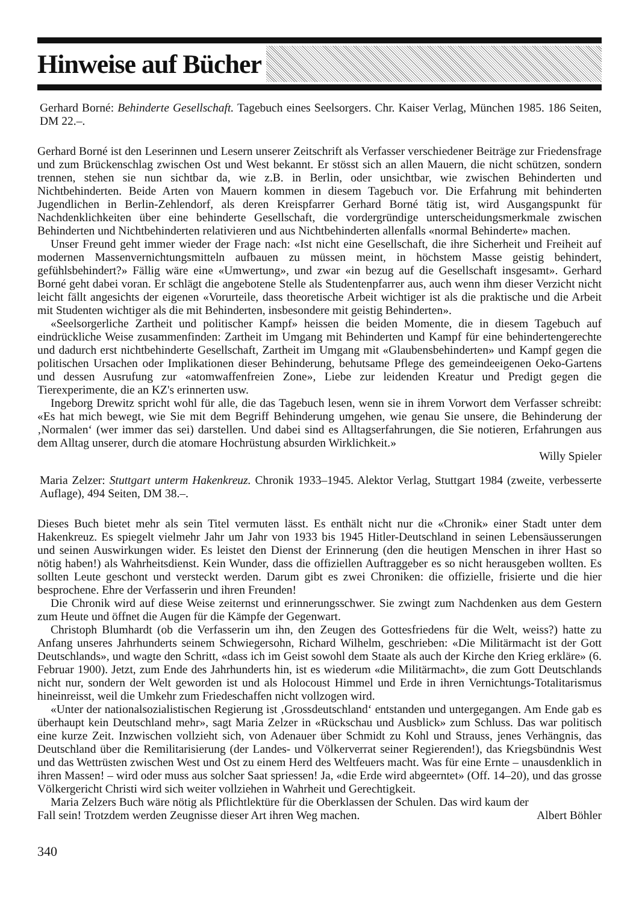Hinweise auf Bücher
Gerhard Borné: Behinderte Gesellschaft. Tagebuch eines Seelsorgers. Chr. Kaiser Verlag, München 1985. 186 Seiten, DM 22.–.
Gerhard Borné ist den Leserinnen und Lesern unserer Zeitschrift als Verfasser verschiedener Beiträge zur Friedensfrage und zum Brückenschlag zwischen Ost und West bekannt. Er stösst sich an allen Mauern, die nicht schützen, sondern trennen, stehen sie nun sichtbar da, wie z.B. in Berlin, oder unsichtbar, wie zwischen Behinderten und Nichtbehinderten. Beide Arten von Mauern kommen in diesem Tagebuch vor. Die Erfahrung mit behinderten Jugendlichen in Berlin-Zehlendorf, als deren Kreispfarrer Gerhard Borné tätig ist, wird Ausgangspunkt für Nachdenklichkeiten über eine behinderte Gesellschaft, die vordergründige unterscheidungsmerkmale zwischen Behinderten und Nichtbehinderten relativieren und aus Nichtbehinderten allenfalls «normal Behinderte» machen.
Unser Freund geht immer wieder der Frage nach: «Ist nicht eine Gesellschaft, die ihre Sicherheit und Freiheit auf modernen Massenvernichtungsmitteln aufbauen zu müssen meint, in höchstem Masse geistig behindert, gefühlsbehindert?» Fällig wäre eine «Umwertung», und zwar «in bezug auf die Gesellschaft insgesamt». Gerhard Borné geht dabei voran. Er schlägt die angebotene Stelle als Studentenpfarrer aus, auch wenn ihm dieser Verzicht nicht leicht fällt angesichts der eigenen «Vorurteile, dass theoretische Arbeit wichtiger ist als die praktische und die Arbeit mit Studenten wichtiger als die mit Behinderten, insbesondere mit geistig Behinderten».
«Seelsorgerliche Zartheit und politischer Kampf» heissen die beiden Momente, die in diesem Tagebuch auf eindrückliche Weise zusammenfinden: Zartheit im Umgang mit Behinderten und Kampf für eine behindertengerechte und dadurch erst nichtbehinderte Gesellschaft, Zartheit im Umgang mit «Glaubensbehinderten» und Kampf gegen die politischen Ursachen oder Implikationen dieser Behinderung, behutsame Pflege des gemeindeeigenen Oeko-Gartens und dessen Ausrufung zur «atomwaffenfreien Zone», Liebe zur leidenden Kreatur und Predigt gegen die Tierexperimente, die an KZ's erinnerten usw.
Ingeborg Drewitz spricht wohl für alle, die das Tagebuch lesen, wenn sie in ihrem Vorwort dem Verfasser schreibt: «Es hat mich bewegt, wie Sie mit dem Begriff Behinderung umgehen, wie genau Sie unsere, die Behinderung der ‚Normalen‘ (wer immer das sei) darstellen. Und dabei sind es Alltagserfahrungen, die Sie notieren, Erfahrungen aus dem Alltag unserer, durch die atomare Hochrüstung absurden Wirklichkeit.»
Willy Spieler
Maria Zelzer: Stuttgart unterm Hakenkreuz. Chronik 1933–1945. Alektor Verlag, Stuttgart 1984 (zweite, verbesserte Auflage), 494 Seiten, DM 38.–.
Dieses Buch bietet mehr als sein Titel vermuten lässt. Es enthält nicht nur die «Chronik» einer Stadt unter dem Hakenkreuz. Es spiegelt vielmehr Jahr um Jahr von 1933 bis 1945 Hitler-Deutschland in seinen Lebensäusserungen und seinen Auswirkungen wider. Es leistet den Dienst der Erinnerung (den die heutigen Menschen in ihrer Hast so nötig haben!) als Wahrheitsdienst. Kein Wunder, dass die offiziellen Auftraggeber es so nicht herausgeben wollten. Es sollten Leute geschont und versteckt werden. Darum gibt es zwei Chroniken: die offizielle, frisierte und die hier besprochene. Ehre der Verfasserin und ihren Freunden!
Die Chronik wird auf diese Weise zeiternst und erinnerungsschwer. Sie zwingt zum Nachdenken aus dem Gestern zum Heute und öffnet die Augen für die Kämpfe der Gegenwart.
Christoph Blumhardt (ob die Verfasserin um ihn, den Zeugen des Gottesfriedens für die Welt, weiss?) hatte zu Anfang unseres Jahrhunderts seinem Schwiegersohn, Richard Wilhelm, geschrieben: «Die Militärmacht ist der Gott Deutschlands», und wagte den Schritt, «dass ich im Geist sowohl dem Staate als auch der Kirche den Krieg erkläre» (6. Februar 1900). Jetzt, zum Ende des Jahrhunderts hin, ist es wiederum «die Militärmacht», die zum Gott Deutschlands nicht nur, sondern der Welt geworden ist und als Holocoust Himmel und Erde in ihren Vernichtungs-Totalitarismus hineinreisst, weil die Umkehr zum Friedeschaffen nicht vollzogen wird.
«Unter der nationalsozialistischen Regierung ist ‚Grossdeutschland‘ entstanden und untergegangen. Am Ende gab es überhaupt kein Deutschland mehr», sagt Maria Zelzer in «Rückschau und Ausblick» zum Schluss. Das war politisch eine kurze Zeit. Inzwischen vollzieht sich, von Adenauer über Schmidt zu Kohl und Strauss, jenes Verhängnis, das Deutschland über die Remilitarisierung (der Landes- und Völkerverrat seiner Regierenden!), das Kriegsbündnis West und das Wettrüsten zwischen West und Ost zu einem Herd des Weltfeuers macht. Was für eine Ernte – unausdenklich in ihren Massen! – wird oder muss aus solcher Saat spriessen! Ja, «die Erde wird abgeerntet» (Off. 14–20), und das grosse Völkergericht Christi wird sich weiter vollziehen in Wahrheit und Gerechtigkeit.
Maria Zelzers Buch wäre nötig als Pflichtlektüre für die Oberklassen der Schulen. Das wird kaum der
Fall sein! Trotzdem werden Zeugnisse dieser Art ihren Weg machen. Albert Böhler
340